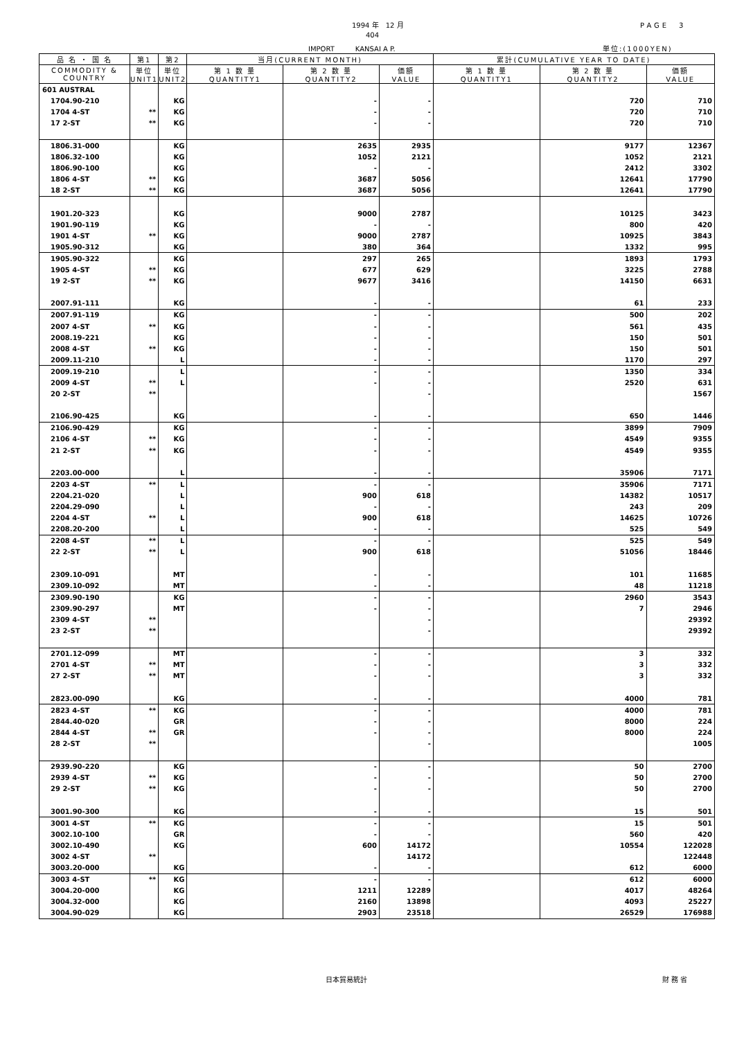1994 年　12 月 PAGE　3
404
IMPORT　　　KANSAI A P. 単位:(1000YEN)
| 品 名 ・ 国 名 | 第1 | 第2 | 当月(CURRENT MONTH) | | | 累計(CUMULATIVE YEAR TO DATE) | | |
| --- | --- | --- | --- | --- | --- | --- | --- | --- |
| COMMODITY & COUNTRY | 単位 UNIT1 | 単位 UNIT2 | 第 1 数 量 QUANTITY1 | 第 2 数 量 QUANTITY2 | 価額 VALUE | 第 1 数 量 QUANTITY1 | 第 2 数 量 QUANTITY2 | 価額 VALUE |
| 601 AUSTRAL | | | | | | | | |
| 1704.90-210 | | KG | | - | - | | 720 | 710 |
| 1704 4-ST | ** | KG | | - | - | | 720 | 710 |
| 17 2-ST | ** | KG | | - | - | | 720 | 710 |
| 1806.31-000 | | KG | | 2635 | 2935 | | 9177 | 12367 |
| 1806.32-100 | | KG | | 1052 | 2121 | | 1052 | 2121 |
| 1806.90-100 | | KG | | - | - | | 2412 | 3302 |
| 1806 4-ST | ** | KG | | 3687 | 5056 | | 12641 | 17790 |
| 18 2-ST | ** | KG | | 3687 | 5056 | | 12641 | 17790 |
| 1901.20-323 | | KG | | 9000 | 2787 | | 10125 | 3423 |
| 1901.90-119 | | KG | | - | - | | 800 | 420 |
| 1901 4-ST | ** | KG | | 9000 | 2787 | | 10925 | 3843 |
| 1905.90-312 | | KG | | 380 | 364 | | 1332 | 995 |
| 1905.90-322 | | KG | | 297 | 265 | | 1893 | 1793 |
| 1905 4-ST | ** | KG | | 677 | 629 | | 3225 | 2788 |
| 19 2-ST | ** | KG | | 9677 | 3416 | | 14150 | 6631 |
| 2007.91-111 | | KG | | - | - | | 61 | 233 |
| 2007.91-119 | | KG | | - | - | | 500 | 202 |
| 2007 4-ST | ** | KG | | - | - | | 561 | 435 |
| 2008.19-221 | | KG | | - | - | | 150 | 501 |
| 2008 4-ST | ** | KG | | - | - | | 150 | 501 |
| 2009.11-210 | | L | | - | - | | 1170 | 297 |
| 2009.19-210 | | L | | - | - | | 1350 | 334 |
| 2009 4-ST | ** | L | | - | - | | 2520 | 631 |
| 20 2-ST | ** | | | | - | | | 1567 |
| 2106.90-425 | | KG | | - | - | | 650 | 1446 |
| 2106.90-429 | | KG | | - | - | | 3899 | 7909 |
| 2106 4-ST | ** | KG | | - | - | | 4549 | 9355 |
| 21 2-ST | ** | KG | | - | - | | 4549 | 9355 |
| 2203.00-000 | | L | | - | - | | 35906 | 7171 |
| 2203 4-ST | ** | L | | - | - | | 35906 | 7171 |
| 2204.21-020 | | L | | 900 | 618 | | 14382 | 10517 |
| 2204.29-090 | | L | | - | - | | 243 | 209 |
| 2204 4-ST | ** | L | | 900 | 618 | | 14625 | 10726 |
| 2208.20-200 | | L | | - | - | | 525 | 549 |
| 2208 4-ST | ** | L | | - | - | | 525 | 549 |
| 22 2-ST | ** | L | | 900 | 618 | | 51056 | 18446 |
| 2309.10-091 | | MT | | - | - | | 101 | 11685 |
| 2309.10-092 | | MT | | - | - | | 48 | 11218 |
| 2309.90-190 | | KG | | - | - | | 2960 | 3543 |
| 2309.90-297 | | MT | | - | - | | 7 | 2946 |
| 2309 4-ST | ** | | | | - | | | 29392 |
| 23 2-ST | ** | | | | - | | | 29392 |
| 2701.12-099 | | MT | | - | - | | 3 | 332 |
| 2701 4-ST | ** | MT | | - | - | | 3 | 332 |
| 27 2-ST | ** | MT | | - | - | | 3 | 332 |
| 2823.00-090 | | KG | | - | - | | 4000 | 781 |
| 2823 4-ST | ** | KG | | - | - | | 4000 | 781 |
| 2844.40-020 | | GR | | - | - | | 8000 | 224 |
| 2844 4-ST | ** | GR | | - | - | | 8000 | 224 |
| 28 2-ST | ** | | | | - | | | 1005 |
| 2939.90-220 | | KG | | - | - | | 50 | 2700 |
| 2939 4-ST | ** | KG | | - | - | | 50 | 2700 |
| 29 2-ST | ** | KG | | - | - | | 50 | 2700 |
| 3001.90-300 | | KG | | - | - | | 15 | 501 |
| 3001 4-ST | ** | KG | | - | - | | 15 | 501 |
| 3002.10-100 | | GR | | - | - | | 560 | 420 |
| 3002.10-490 | | KG | | 600 | 14172 | | 10554 | 122028 |
| 3002 4-ST | ** | | | | 14172 | | | 122448 |
| 3003.20-000 | | KG | | - | - | | 612 | 6000 |
| 3003 4-ST | ** | KG | | - | - | | 612 | 6000 |
| 3004.20-000 | | KG | | 1211 | 12289 | | 4017 | 48264 |
| 3004.32-000 | | KG | | 2160 | 13898 | | 4093 | 25227 |
| 3004.90-029 | | KG | | 2903 | 23518 | | 26529 | 176988 |
日本貿易統計 財 務 省